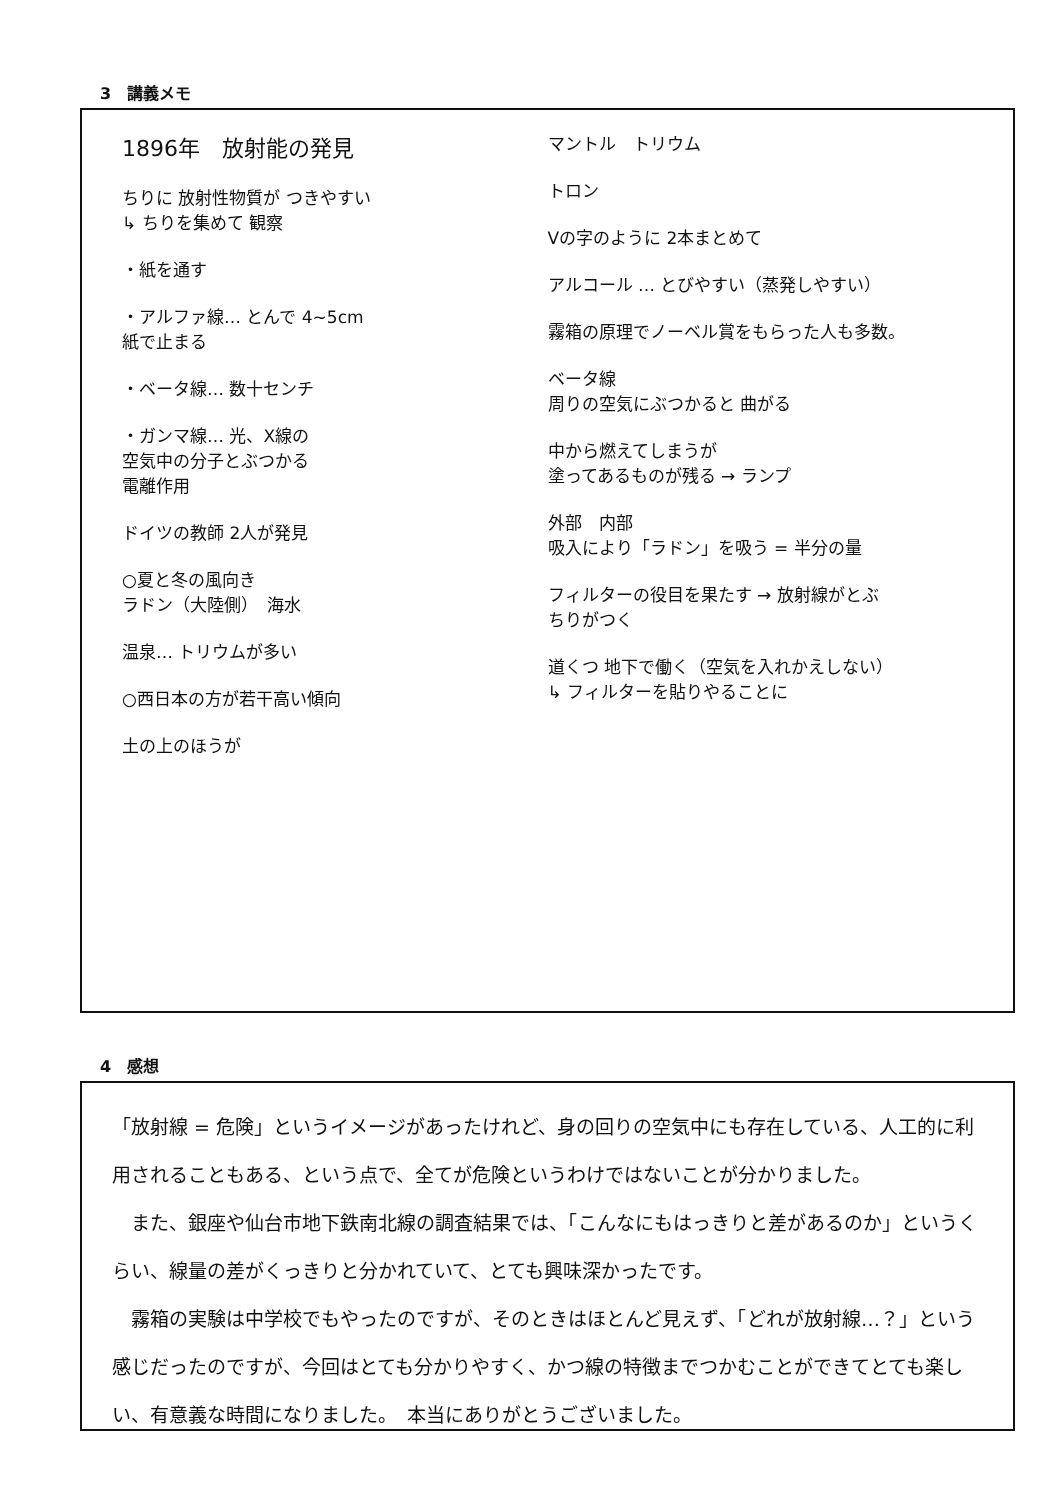3　講義メモ
1896年　放射能の発見
ちりに 放射性物質が つきやすい
↳ ちりを集めて 観察
・紙を通す
・アルファ線… とんで 4~5cm
紙で止まる
・ベータ線… 数十センチ
・ガンマ線… 光、X線の
空気中の分子とぶつかる
電離作用
ドイツの教師 2人が発見
○夏と冬の風向き
ラドン（大陸側）　海水
温泉… トリウムが多い
○西日本の方が若干高い傾向
土の上のほうが
マントル　トリウム
トロン
Vの字のように 2本まとめて
アルコール … とびやすい（蒸発しやすい）
霧箱の原理でノーベル賞をもらった人も多数。
ベータ線
周りの空気にぶつかると 曲がる
中から燃えてしまうが
塗ってあるものが残る → ランプ
外部　内部
吸入により「ラドン」を吸う = 半分の量
フィルターの役目を果たす → 放射線がとぶ
ちりがつく
道くつ 地下で働く（空気を入れかえしない）
↳ フィルターを貼りやることに
4　感想
「放射線 = 危険」というイメージがあったけれど、身の回りの空気中にも存在している、人工的に利用されることもある、という点で、全てが危険というわけではないことが分かりました。
　また、銀座や仙台市地下鉄南北線の調査結果では、「こんなにもはっきりと差があるのか」というくらい、線量の差がくっきりと分かれていて、とても興味深かったです。
　霧箱の実験は中学校でもやったのですが、そのときはほとんど見えず、「どれが放射線…？」という感じだったのですが、今回はとても分かりやすく、かつ線の特徴までつかむことができてとても楽しい、有意義な時間になりました。　本当にありがとうございました。